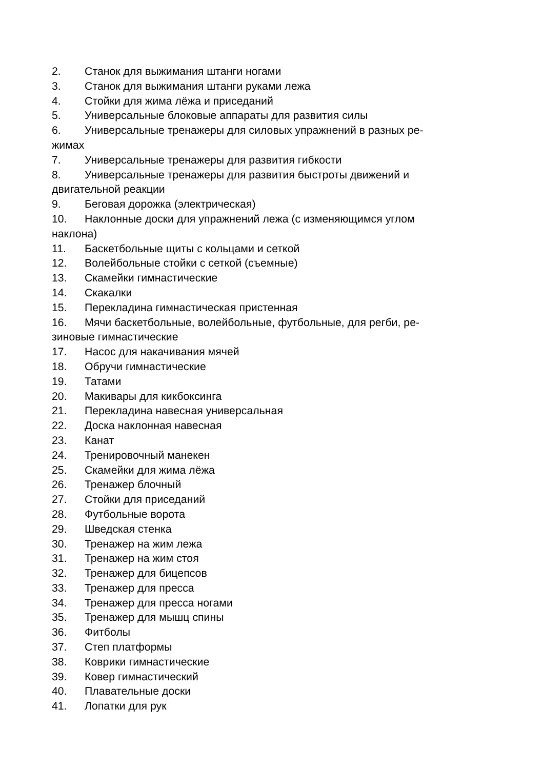2. Станок для выжимания штанги ногами
3. Станок для выжимания штанги руками лежа
4. Стойки для жима лёжа и приседаний
5. Универсальные блоковые аппараты для развития силы
6. Универсальные тренажеры для силовых упражнений в разных ре-
жимах
7. Универсальные тренажеры для развития гибкости
8. Универсальные тренажеры для развития быстроты движений и
двигательной реакции
9. Беговая дорожка (электрическая)
10. Наклонные доски для упражнений лежа (с изменяющимся углом
наклона)
11. Баскетбольные щиты с кольцами и сеткой
12. Волейбольные стойки с сеткой (съемные)
13. Скамейки гимнастические
14. Скакалки
15. Перекладина гимнастическая пристенная
16. Мячи баскетбольные, волейбольные, футбольные, для регби, ре-
зиновые гимнастические
17. Насос для накачивания мячей
18. Обручи гимнастические
19. Татами
20. Макивары для кикбоксинга
21. Перекладина навесная универсальная
22. Доска наклонная навесная
23. Канат
24. Тренировочный манекен
25. Скамейки для жима лёжа
26. Тренажер блочный
27. Стойки для приседаний
28. Футбольные ворота
29. Шведская стенка
30. Тренажер на жим лежа
31. Тренажер на жим стоя
32. Тренажер для бицепсов
33. Тренажер для пресса
34. Тренажер для пресса ногами
35. Тренажер для мышц спины
36. Фитболы
37. Степ платформы
38. Коврики гимнастические
39. Ковер гимнастический
40. Плавательные доски
41. Лопатки для рук